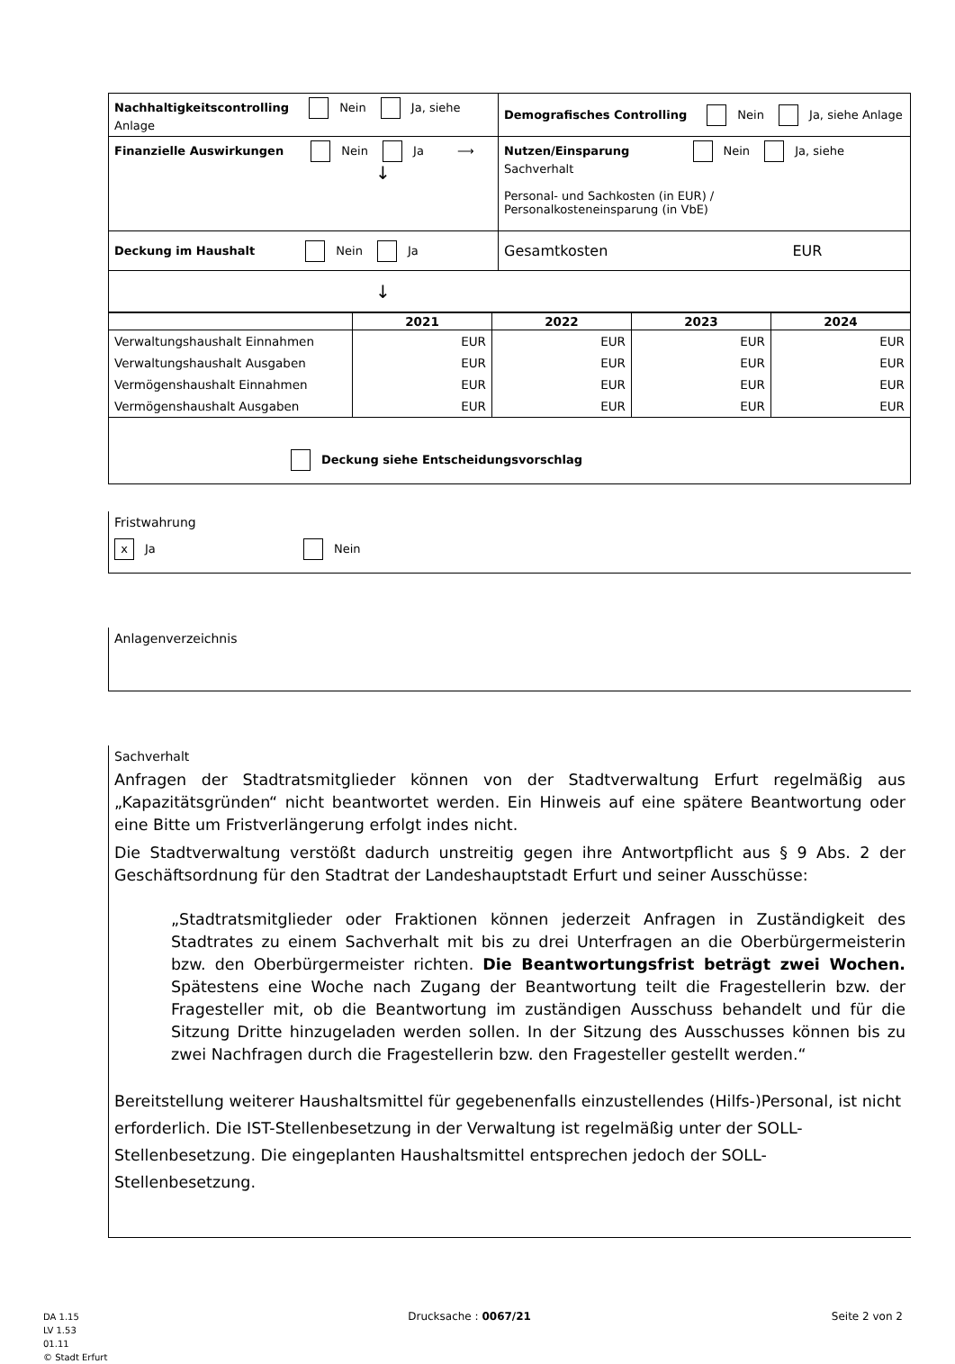| Nachhaltigkeitscontrolling Nein Ja, siehe Anlage | Demografisches Controlling Nein Ja, siehe Anlage |
| Finanzielle Auswirkungen Nein Ja ⟶ ↓ | Nutzen/Einsparung Nein Ja, siehe Sachverhalt Personal- und Sachkosten (in EUR) / Personalkosteneinsparung (in VbE) |
| Deckung im Haushalt Nein Ja | Gesamtkosten EUR |
| ↓ | |
| | 2021 | 2022 | 2023 | 2024 |
| --- | --- | --- | --- | --- |
| Verwaltungshaushalt Einnahmen | EUR | EUR | EUR | EUR |
| Verwaltungshaushalt Ausgaben | EUR | EUR | EUR | EUR |
| Vermögenshaushalt Einnahmen | EUR | EUR | EUR | EUR |
| Vermögenshaushalt Ausgaben | EUR | EUR | EUR | EUR |
| Deckung siehe Entscheidungsvorschlag | | | | |
Fristwahrung
x Ja Nein
Anlagenverzeichnis
Sachverhalt
Anfragen der Stadtratsmitglieder können von der Stadtverwaltung Erfurt regelmäßig aus „Kapazitätsgründen“ nicht beantwortet werden. Ein Hinweis auf eine spätere Beantwortung oder eine Bitte um Fristverlängerung erfolgt indes nicht.
Die Stadtverwaltung verstößt dadurch unstreitig gegen ihre Antwortpflicht aus § 9 Abs. 2 der Geschäftsordnung für den Stadtrat der Landeshauptstadt Erfurt und seiner Ausschüsse:
„Stadtratsmitglieder oder Fraktionen können jederzeit Anfragen in Zuständigkeit des Stadtrates zu einem Sachverhalt mit bis zu drei Unterfragen an die Oberbürgermeisterin bzw. den Oberbürgermeister richten. Die Beantwortungsfrist beträgt zwei Wochen. Spätestens eine Woche nach Zugang der Beantwortung teilt die Fragestellerin bzw. der Fragesteller mit, ob die Beantwortung im zuständigen Ausschuss behandelt und für die Sitzung Dritte hinzugeladen werden sollen. In der Sitzung des Ausschusses können bis zu zwei Nachfragen durch die Fragestellerin bzw. den Fragesteller gestellt werden.“
Bereitstellung weiterer Haushaltsmittel für gegebenenfalls einzustellendes (Hilfs-)Personal, ist nicht erforderlich. Die IST-Stellenbesetzung in der Verwaltung ist regelmäßig unter der SOLL-Stellenbesetzung. Die eingeplanten Haushaltsmittel entsprechen jedoch der SOLL-Stellenbesetzung.
DA 1.15
LV 1.53
01.11
© Stadt Erfurt
Drucksache : 0067/21 Seite 2 von 2